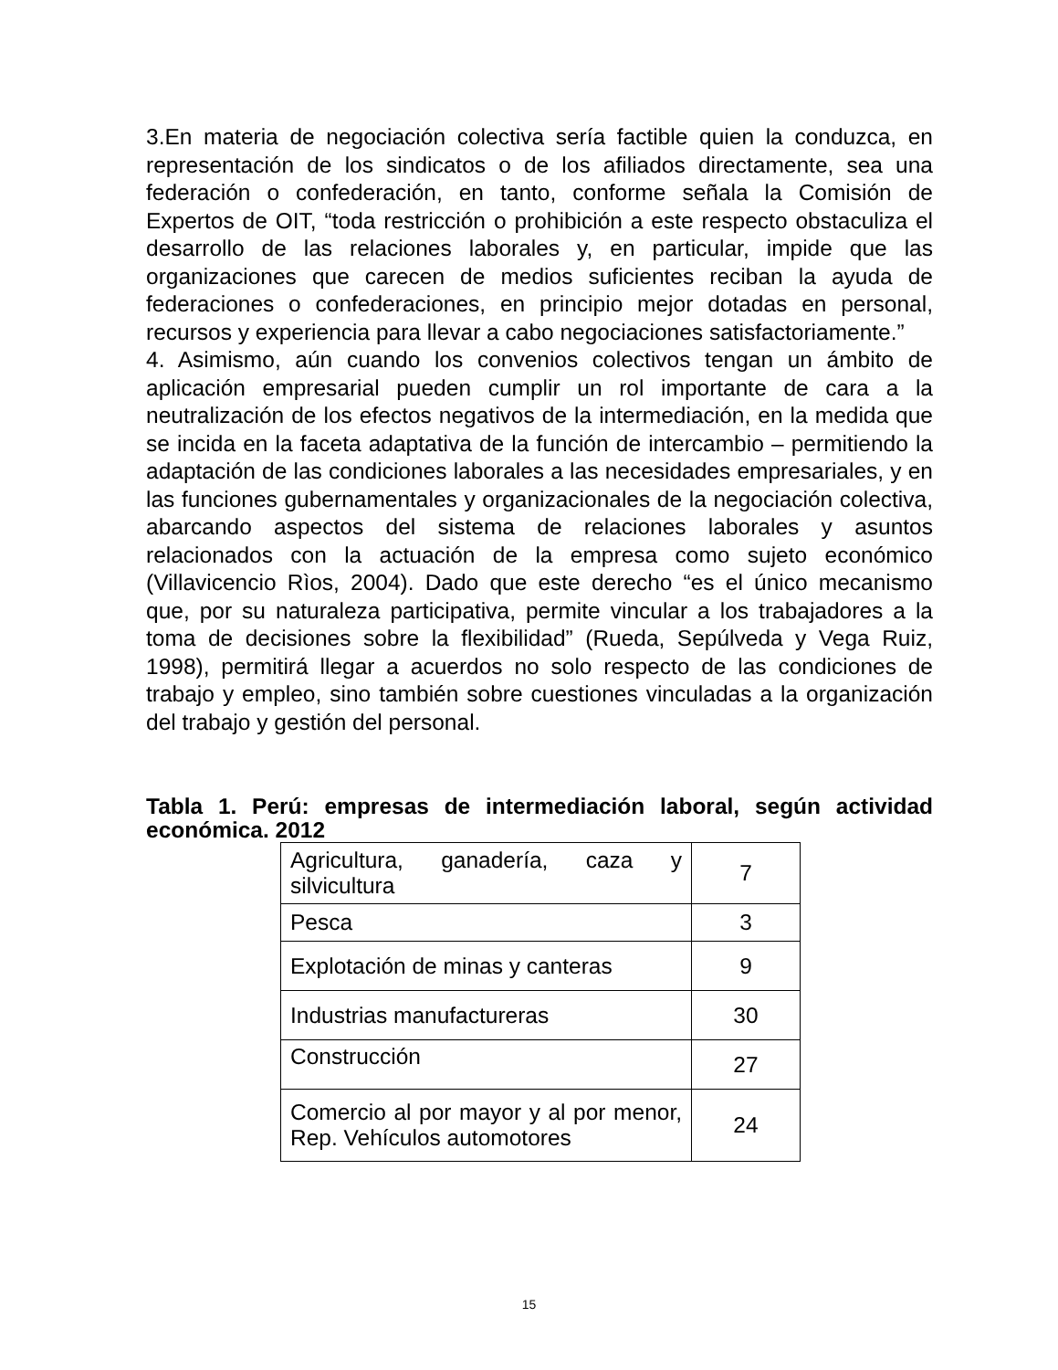3.En materia de negociación colectiva sería factible quien la conduzca, en representación de los sindicatos o de los afiliados directamente, sea una federación o confederación, en tanto, conforme señala la Comisión de Expertos de OIT, “toda restricción o prohibición a este respecto obstaculiza el desarrollo de las relaciones laborales y, en particular, impide que las organizaciones que carecen de medios suficientes reciban la ayuda de federaciones o confederaciones, en principio mejor dotadas en personal, recursos y experiencia para llevar a cabo negociaciones satisfactoriamente.”
4. Asimismo, aún cuando los convenios colectivos tengan un ámbito de aplicación empresarial pueden cumplir un rol importante de cara a la neutralización de los efectos negativos de la intermediación, en la medida que se incida en la faceta adaptativa de la función de intercambio – permitiendo la adaptación de las condiciones laborales a las necesidades empresariales, y en las funciones gubernamentales y organizacionales de la negociación colectiva, abarcando aspectos del sistema de relaciones laborales y asuntos relacionados con la actuación de la empresa como sujeto económico (Villavicencio Rìos, 2004). Dado que este derecho “es el único mecanismo que, por su naturaleza participativa, permite vincular a los trabajadores a la toma de decisiones sobre la flexibilidad” (Rueda, Sepúlveda y Vega Ruiz, 1998), permitirá llegar a acuerdos no solo respecto de las condiciones de trabajo y empleo, sino también sobre cuestiones vinculadas a la organización del trabajo y gestión del personal.
Tabla 1. Perú: empresas de intermediación laboral, según actividad económica. 2012
| Agricultura, ganadería, caza y silvicultura | 7 |
| Pesca | 3 |
| Explotación de minas y canteras | 9 |
| Industrias manufactureras | 30 |
| Construcción | 27 |
| Comercio al por mayor y al por menor, Rep. Vehículos automotores | 24 |
15